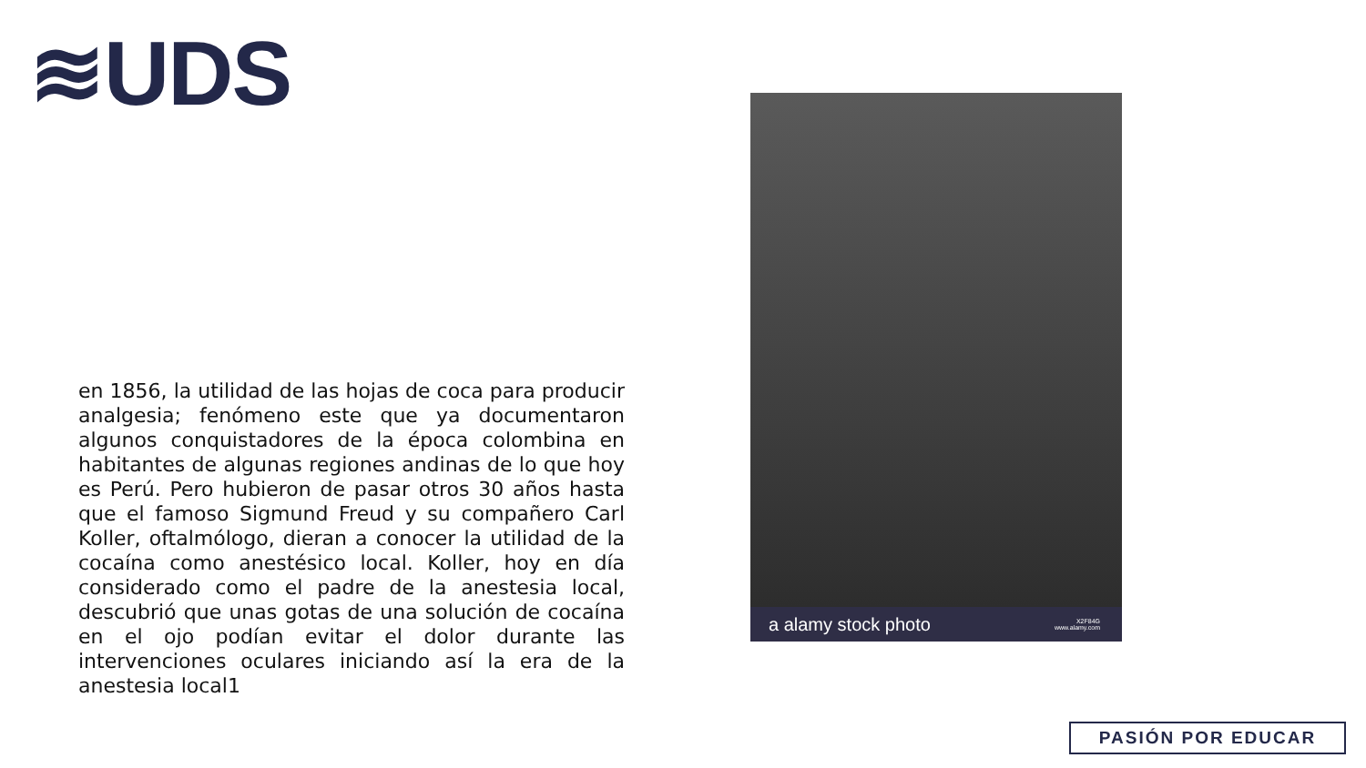≋UDS
en 1856, la utilidad de las hojas de coca para producir analgesia; fenómeno este que ya documentaron algunos conquistadores de la época colombina en habitantes de algunas regiones andinas de lo que hoy es Perú. Pero hubieron de pasar otros 30 años hasta que el famoso Sigmund Freud y su compañero Carl Koller, oftalmólogo, dieran a conocer la utilidad de la cocaína como anestésico local. Koller, hoy en día considerado como el padre de la anestesia local, descubrió que unas gotas de una solución de cocaína en el ojo podían evitar el dolor durante las intervenciones oculares iniciando así la era de la anestesia local1
a alamy stock photo X2F84G
www.alamy.com
PASIÓN POR EDUCAR